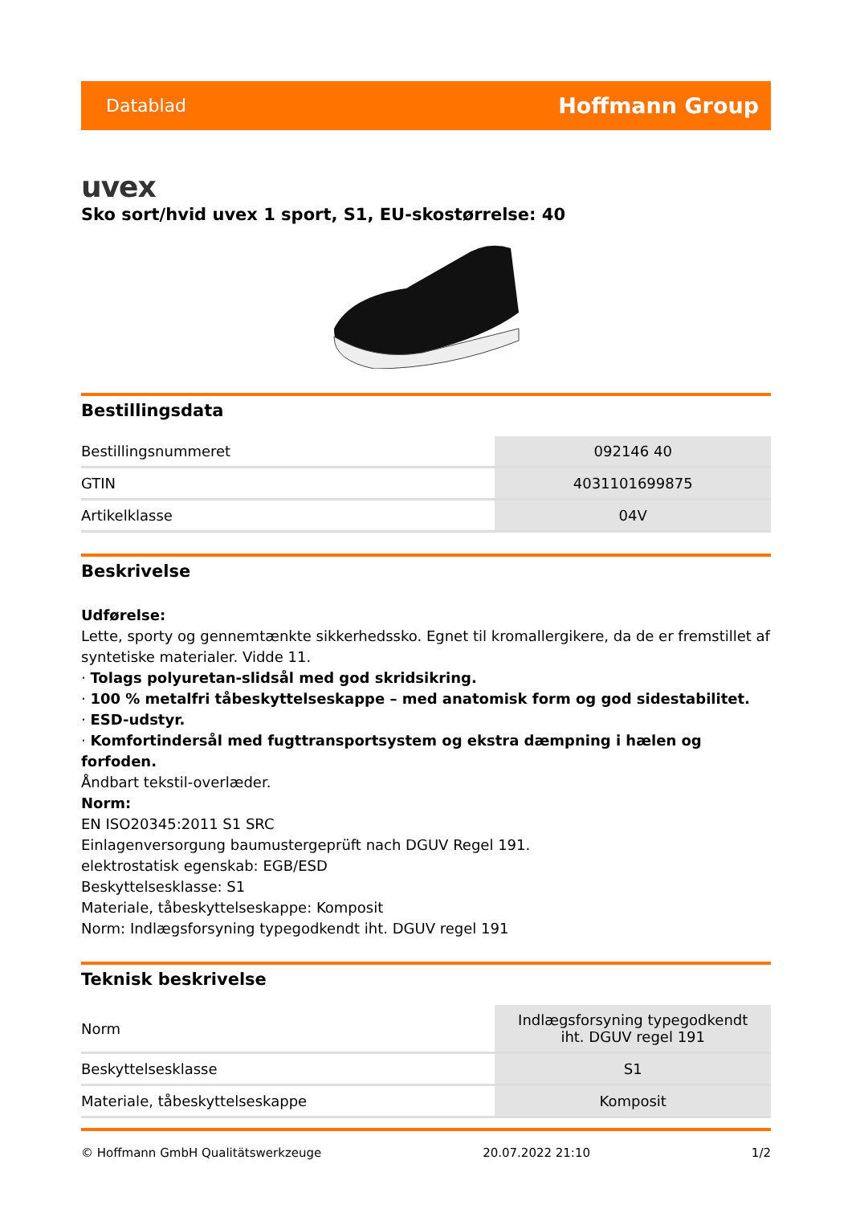Datablad Hoffmann Group
uvex
Sko sort/hvid uvex 1 sport, S1, EU-skostørrelse: 40
Bestillingsdata
| Bestillingsnummeret | 092146 40 |
| GTIN | 4031101699875 |
| Artikelklasse | 04V |
Beskrivelse
Udførelse:
Lette, sporty og gennemtænkte sikkerhedssko. Egnet til kromallergikere, da de er fremstillet af syntetiske materialer. Vidde 11.
· Tolags polyuretan-slidsål med god skridsikring.
· 100 % metalfri tåbeskyttelseskappe – med anatomisk form og god sidestabilitet.
· ESD-udstyr.
· Komfortindersål med fugttransportsystem og ekstra dæmpning i hælen og forfoden.
Åndbart tekstil-overlæder.
Norm:
EN ISO20345:2011 S1 SRC
Einlagenversorgung baumustergeprüft nach DGUV Regel 191.
elektrostatisk egenskab: EGB/ESD
Beskyttelsesklasse: S1
Materiale, tåbeskyttelseskappe: Komposit
Norm: Indlægsforsyning typegodkendt iht. DGUV regel 191
Teknisk beskrivelse
| Norm | Indlægsforsyning typegodkendt iht. DGUV regel 191 |
| Beskyttelsesklasse | S1 |
| Materiale, tåbeskyttelseskappe | Komposit |
© Hoffmann GmbH Qualitätswerkzeuge 20.07.2022 21:10 1/2